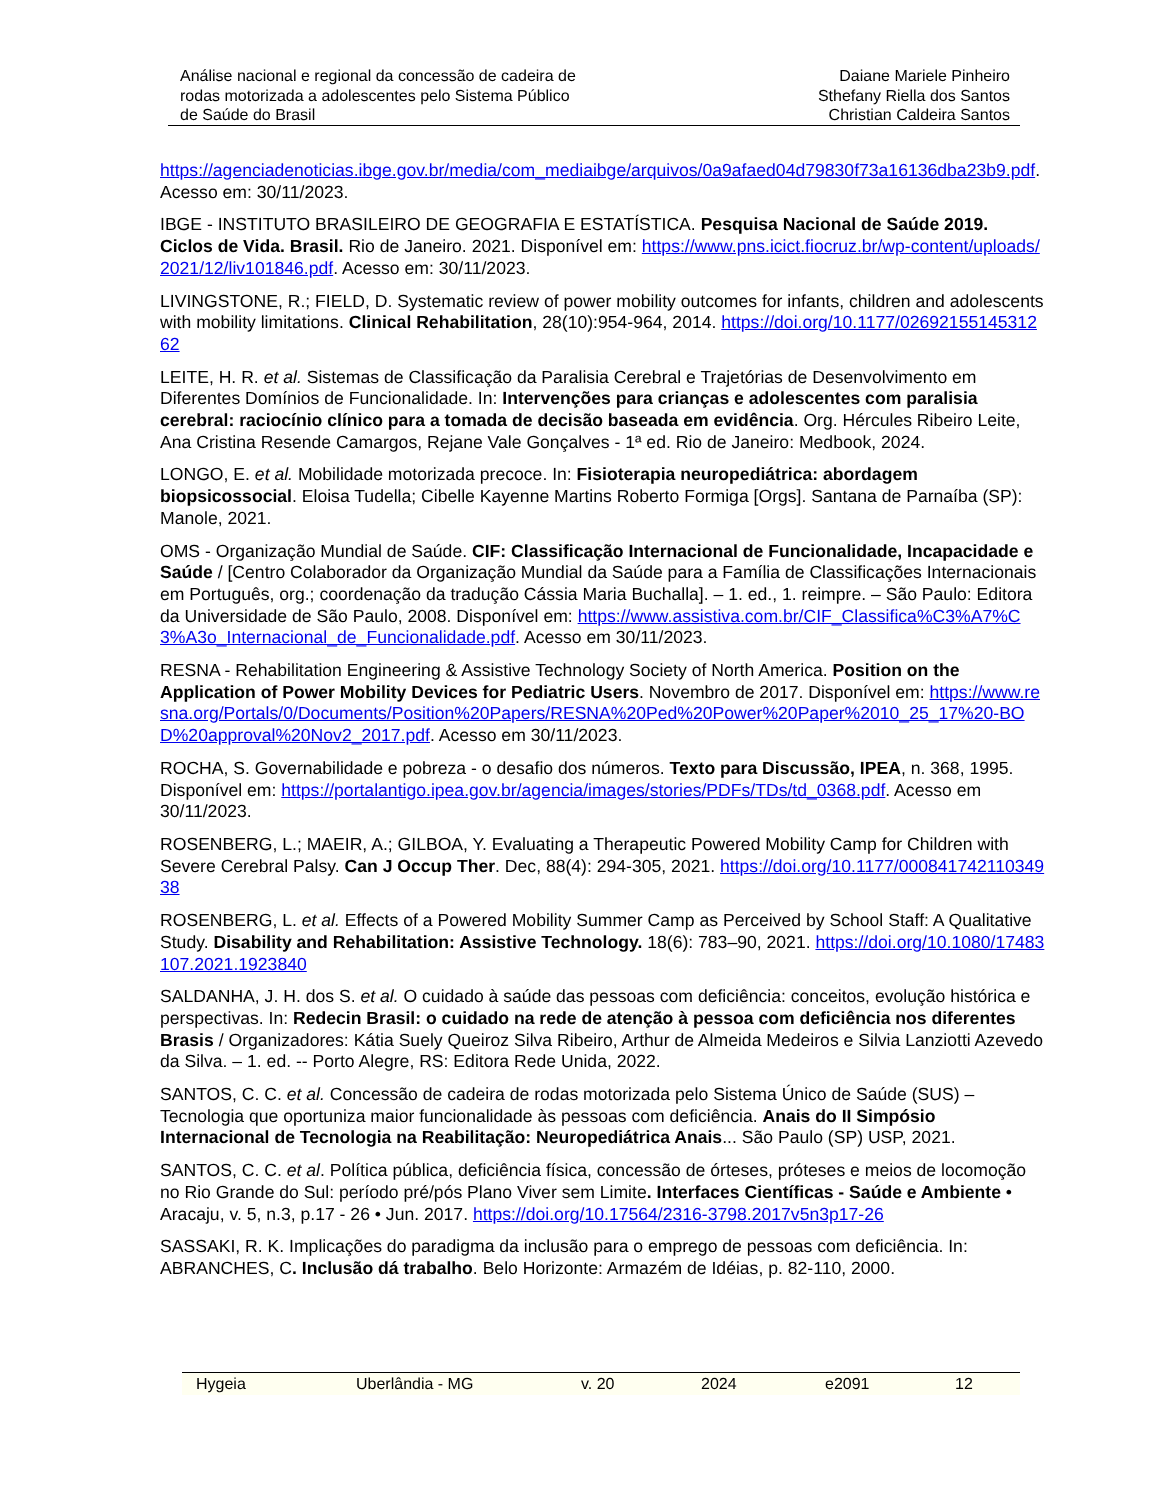Análise nacional e regional da concessão de cadeira de
rodas motorizada a adolescentes pelo Sistema Público
de Saúde do Brasil
Daiane Mariele Pinheiro
Sthefany Riella dos Santos
Christian Caldeira Santos
https://agenciadenoticias.ibge.gov.br/media/com_mediaibge/arquivos/0a9afaed04d79830f73a16136dba23b9.pdf. Acesso em: 30/11/2023.
IBGE - INSTITUTO BRASILEIRO DE GEOGRAFIA E ESTATÍSTICA. Pesquisa Nacional de Saúde 2019. Ciclos de Vida. Brasil. Rio de Janeiro. 2021. Disponível em: https://www.pns.icict.fiocruz.br/wp-content/uploads/2021/12/liv101846.pdf. Acesso em: 30/11/2023.
LIVINGSTONE, R.; FIELD, D. Systematic review of power mobility outcomes for infants, children and adolescents with mobility limitations. Clinical Rehabilitation, 28(10):954-964, 2014. https://doi.org/10.1177/0269215514531262
LEITE, H. R. et al. Sistemas de Classificação da Paralisia Cerebral e Trajetórias de Desenvolvimento em Diferentes Domínios de Funcionalidade. In: Intervenções para crianças e adolescentes com paralisia cerebral: raciocínio clínico para a tomada de decisão baseada em evidência. Org. Hércules Ribeiro Leite, Ana Cristina Resende Camargos, Rejane Vale Gonçalves - 1ª ed. Rio de Janeiro: Medbook, 2024.
LONGO, E. et al. Mobilidade motorizada precoce. In: Fisioterapia neuropediátrica: abordagem biopsicossocial. Eloisa Tudella; Cibelle Kayenne Martins Roberto Formiga [Orgs]. Santana de Parnaíba (SP): Manole, 2021.
OMS - Organização Mundial de Saúde. CIF: Classificação Internacional de Funcionalidade, Incapacidade e Saúde / [Centro Colaborador da Organização Mundial da Saúde para a Família de Classificações Internacionais em Português, org.; coordenação da tradução Cássia Maria Buchalla]. – 1. ed., 1. reimpre. – São Paulo: Editora da Universidade de São Paulo, 2008. Disponível em: https://www.assistiva.com.br/CIF_Classifica%C3%A7%C3%A3o_Internacional_de_Funcionalidade.pdf. Acesso em 30/11/2023.
RESNA - Rehabilitation Engineering & Assistive Technology Society of North America. Position on the Application of Power Mobility Devices for Pediatric Users. Novembro de 2017. Disponível em: https://www.resna.org/Portals/0/Documents/Position%20Papers/RESNA%20Ped%20Power%20Paper%2010_25_17%20-BOD%20approval%20Nov2_2017.pdf. Acesso em 30/11/2023.
ROCHA, S. Governabilidade e pobreza - o desafio dos números. Texto para Discussão, IPEA, n. 368, 1995. Disponível em: https://portalantigo.ipea.gov.br/agencia/images/stories/PDFs/TDs/td_0368.pdf. Acesso em 30/11/2023.
ROSENBERG, L.; MAEIR, A.; GILBOA, Y. Evaluating a Therapeutic Powered Mobility Camp for Children with Severe Cerebral Palsy. Can J Occup Ther. Dec, 88(4): 294-305, 2021. https://doi.org/10.1177/00084174211034938
ROSENBERG, L. et al. Effects of a Powered Mobility Summer Camp as Perceived by School Staff: A Qualitative Study. Disability and Rehabilitation: Assistive Technology. 18(6): 783–90, 2021. https://doi.org/10.1080/17483107.2021.1923840
SALDANHA, J. H. dos S. et al. O cuidado à saúde das pessoas com deficiência: conceitos, evolução histórica e perspectivas. In: Redecin Brasil: o cuidado na rede de atenção à pessoa com deficiência nos diferentes Brasis / Organizadores: Kátia Suely Queiroz Silva Ribeiro, Arthur de Almeida Medeiros e Silvia Lanziotti Azevedo da Silva. – 1. ed. -- Porto Alegre, RS: Editora Rede Unida, 2022.
SANTOS, C. C. et al. Concessão de cadeira de rodas motorizada pelo Sistema Único de Saúde (SUS) – Tecnologia que oportuniza maior funcionalidade às pessoas com deficiência. Anais do II Simpósio Internacional de Tecnologia na Reabilitação: Neuropediátrica Anais... São Paulo (SP) USP, 2021.
SANTOS, C. C. et al. Política pública, deficiência física, concessão de órteses, próteses e meios de locomoção no Rio Grande do Sul: período pré/pós Plano Viver sem Limite. Interfaces Científicas - Saúde e Ambiente • Aracaju, v. 5, n.3, p.17 - 26 • Jun. 2017. https://doi.org/10.17564/2316-3798.2017v5n3p17-26
SASSAKI, R. K. Implicações do paradigma da inclusão para o emprego de pessoas com deficiência. In: ABRANCHES, C. Inclusão dá trabalho. Belo Horizonte: Armazém de Idéias, p. 82-110, 2000.
Hygeia Uberlândia - MG v. 20 2024 e2091 12